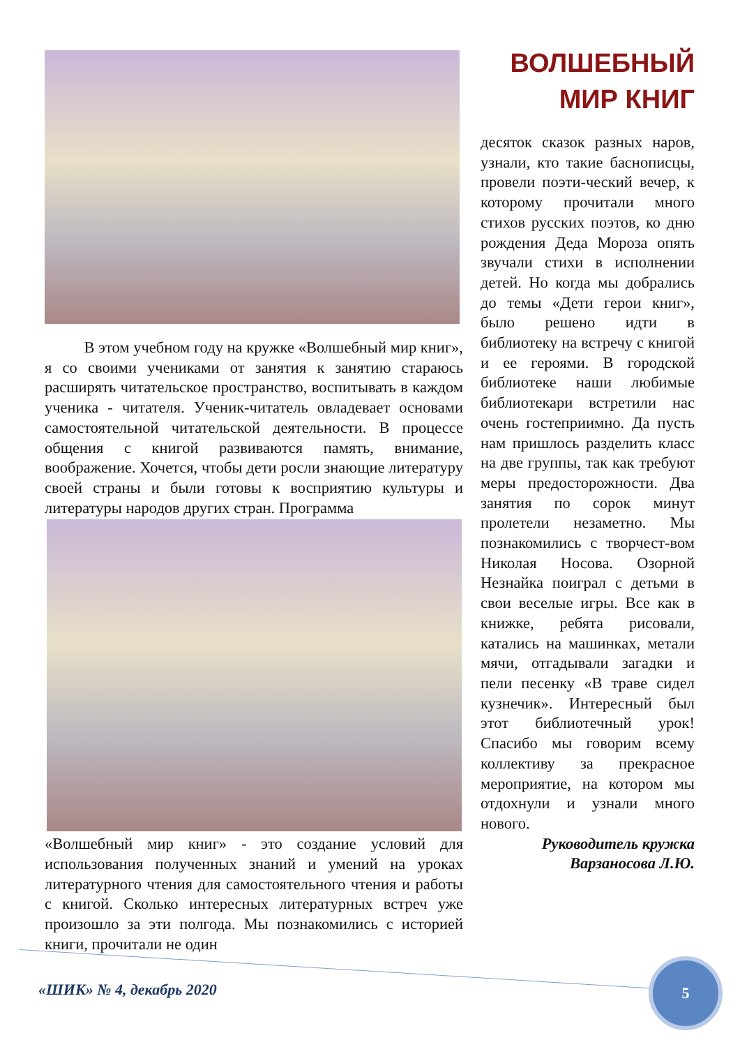В этом учебном году на кружке «Волшебный мир книг», я со своими учениками от занятия к занятию стараюсь расширять читательское пространство, воспитывать в каждом ученика - читателя. Ученик-читатель овладевает основами самостоятельной читательской деятельности. В процессе общения с книгой развиваются память, внимание, воображение. Хочется, чтобы дети росли знающие литературу своей страны и были готовы к восприятию культуры и литературы народов других стран. Программа
«Волшебный мир книг» - это создание условий для использования полученных знаний и умений на уроках литературного чтения для самостоятельного чтения и работы с книгой. Сколько интересных литературных встреч уже произошло за эти полгода. Мы познакомились с историей книги, прочитали не один
ВОЛШЕБНЫЙ
МИР КНИГ
десяток сказок разных наров, узнали, кто такие баснописцы, провели поэти-ческий вечер, к которому прочитали много стихов русских поэтов, ко дню рождения Деда Мороза опять звучали стихи в исполнении детей. Но когда мы добрались до темы «Дети герои книг», было решено идти в библиотеку на встречу с книгой и ее героями. В городской библиотеке наши любимые библиотекари встретили нас очень гостеприимно. Да пусть нам пришлось разделить класс на две группы, так как требуют меры предосторожности. Два занятия по сорок минут пролетели незаметно. Мы познакомились с творчест-вом Николая Носова. Озорной Незнайка поиграл с детьми в свои веселые игры. Все как в книжке, ребята рисовали, катались на машинках, метали мячи, отгадывали загадки и пели песенку «В траве сидел кузнечик». Интересный был этот библиотечный урок! Спасибо мы говорим всему коллективу за прекрасное мероприятие, на котором мы отдохнули и узнали много нового.
Руководитель кружка
Варзаносова Л.Ю.
«ШИК» № 4, декабрь 2020
5